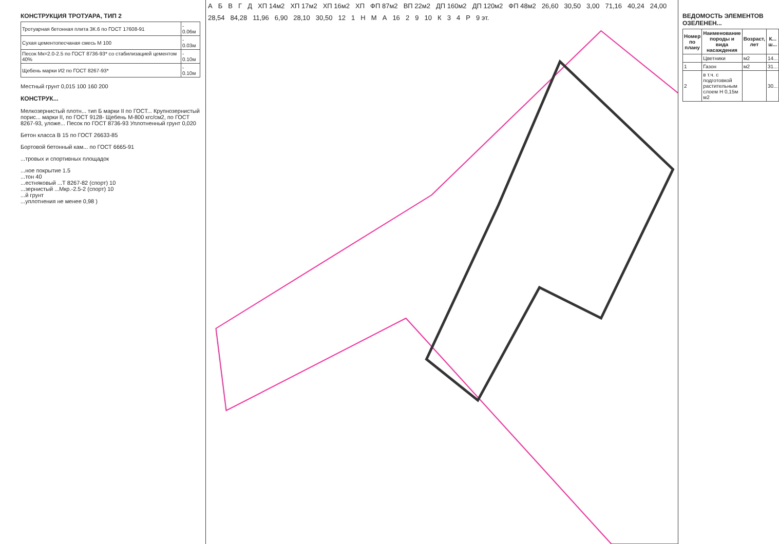КОНСТРУКЦИЯ ТРОТУАРА, ТИП 2
| Тротуарная бетонная плита 3К.6 по ГОСТ 17608-91 | - 0.06м |
| Сухая цементопесчаная смесь М 100 | - 0.03м |
| Песок Мк=2.0-2.5 по ГОСТ 8736-93* со стабилизацией цементом 40% | - 0.10м |
| Щебень марки И2 по ГОСТ 8267-93* | - 0.10м |
Местный грунт 0,015 100 160 200
КОНСТРУК...
Мелкозернистый плотн... тип Б марки II по ГОСТ... Крупнозернистый порис... марки II, по ГОСТ 9128- Щебень М-800 кгс/см2, по ГОСТ 8267-93, уложе... Песок по ГОСТ 8736-93 Уплотненный грунт 0,020
Бетон класса В 15 по ГОСТ 26633-85
Бортовой бетонный кам... по ГОСТ 6665-91
...тровых и спортивных площадок
...ное покрытие 1.5
...тон 40
...естняковый ...Т 8267-82 (спорт) 10
...зернистый ...Мкр.-2.5-2 (спорт) 10
...й грунт
...уплотнения не менее 0,98 )
А Б В Г Д ХП 14м2 ХП 17м2 ХП 16м2 ХП ФП 87м2 ВП 22м2 ДП 160м2 ДП 120м2 ФП 48м2 26,60 30,50 3,00 71,16 40,24 24,00 28,54 84,28 11,96 6,90 28,10 30,50 12 1 Н М А 16 2 9 10 К 3 4 P 9 эт.
ВЕДОМОСТЬ ЭЛЕМЕНТОВ ОЗЕЛЕНЕН...
| Номер по плану | Наименование породы и вида насаждения | Возраст, лет | К... ш... |
| --- | --- | --- | --- |
| | Цветники | м2 | 14... |
| 1 | Газон | м2 | 31... |
| 2 | в т.ч. с подготовкой растительным слоем Н 0,15м м2 | | 30... |